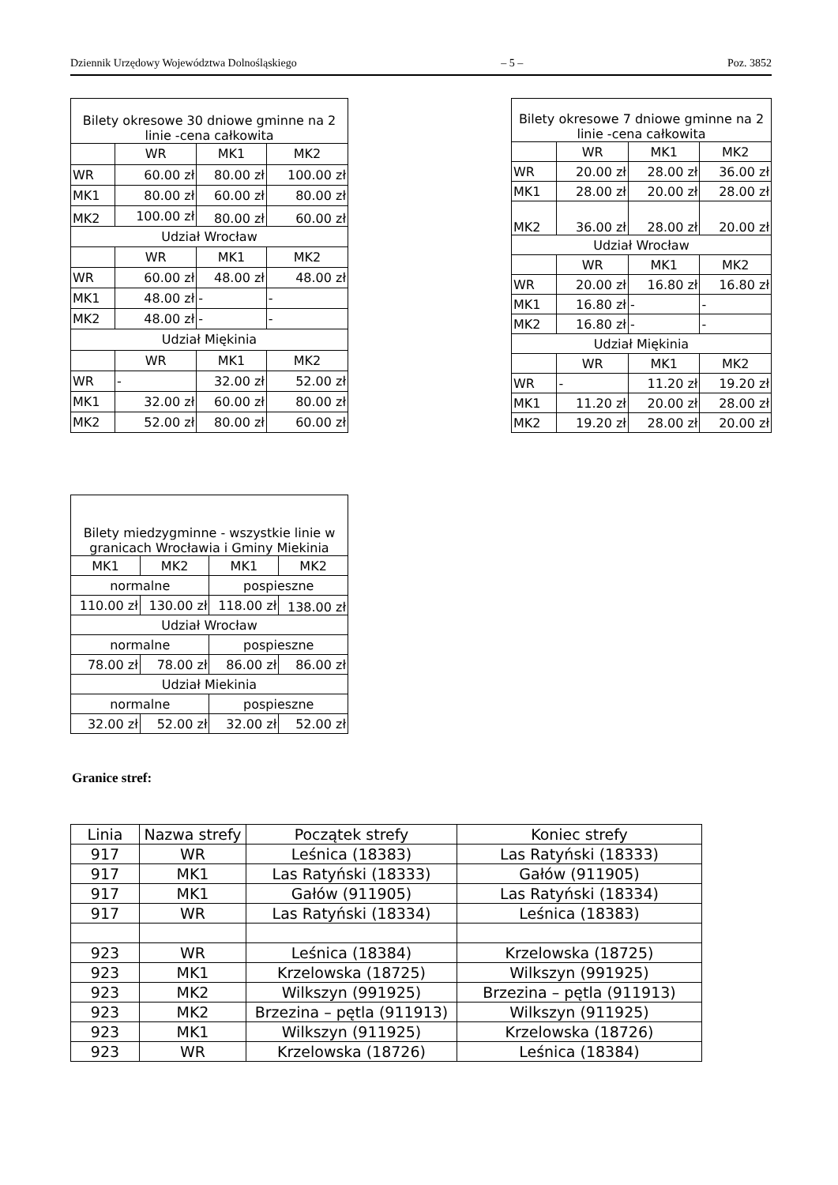Dziennik Urzędowy Województwa Dolnośląskiego – 5 – Poz. 3852
| Bilety okresowe 30 dniowe gminne na 2 linie -cena całkowita | | | |
| --- | --- | --- | --- |
| | WR | MK1 | MK2 |
| WR | 60.00 zł | 80.00 zł | 100.00 zł |
| MK1 | 80.00 zł | 60.00 zł | 80.00 zł |
| MK2 | 100.00 zł | 80.00 zł | 60.00 zł |
| Udział Wrocław | | | |
| | WR | MK1 | MK2 |
| WR | 60.00 zł | 48.00 zł | 48.00 zł |
| MK1 | 48.00 zł | - | - |
| MK2 | 48.00 zł | - | - |
| Udział Miękinia | | | |
| | WR | MK1 | MK2 |
| WR | - | 32.00 zł | 52.00 zł |
| MK1 | 32.00 zł | 60.00 zł | 80.00 zł |
| MK2 | 52.00 zł | 80.00 zł | 60.00 zł |
| Bilety okresowe 7 dniowe gminne na 2 linie -cena całkowita | | | |
| --- | --- | --- | --- |
| | WR | MK1 | MK2 |
| WR | 20.00 zł | 28.00 zł | 36.00 zł |
| MK1 | 28.00 zł | 20.00 zł | 28.00 zł |
| MK2 | 36.00 zł | 28.00 zł | 20.00 zł |
| Udział Wrocław | | | |
| | WR | MK1 | MK2 |
| WR | 20.00 zł | 16.80 zł | 16.80 zł |
| MK1 | 16.80 zł | - | - |
| MK2 | 16.80 zł | - | - |
| Udział Miękinia | | | |
| | WR | MK1 | MK2 |
| WR | - | 11.20 zł | 19.20 zł |
| MK1 | 11.20 zł | 20.00 zł | 28.00 zł |
| MK2 | 19.20 zł | 28.00 zł | 20.00 zł |
| Bilety miedzygminne - wszystkie linie w granicach Wrocławia i Gminy Miekinia | | | |
| --- | --- | --- | --- |
| MK1 | MK2 | MK1 | MK2 |
| normalne | | pospieszne | |
| 110.00 zł | 130.00 zł | 118.00 zł | 138.00 zł |
| Udział Wrocław | | | |
| normalne | | pospieszne | |
| 78.00 zł | 78.00 zł | 86.00 zł | 86.00 zł |
| Udział Miekinia | | | |
| normalne | | pospieszne | |
| 32.00 zł | 52.00 zł | 32.00 zł | 52.00 zł |
Granice stref:
| Linia | Nazwa strefy | Początek strefy | Koniec strefy |
| --- | --- | --- | --- |
| 917 | WR | Leśnica (18383) | Las Ratyński (18333) |
| 917 | MK1 | Las Ratyński (18333) | Gałów (911905) |
| 917 | MK1 | Gałów (911905) | Las Ratyński (18334) |
| 917 | WR | Las Ratyński (18334) | Leśnica (18383) |
| 923 | WR | Leśnica (18384) | Krzelowska (18725) |
| 923 | MK1 | Krzelowska (18725) | Wilkszyn (991925) |
| 923 | MK2 | Wilkszyn (991925) | Brzezina – pętla (911913) |
| 923 | MK2 | Brzezina – pętla (911913) | Wilkszyn (911925) |
| 923 | MK1 | Wilkszyn (911925) | Krzelowska (18726) |
| 923 | WR | Krzelowska (18726) | Leśnica (18384) |